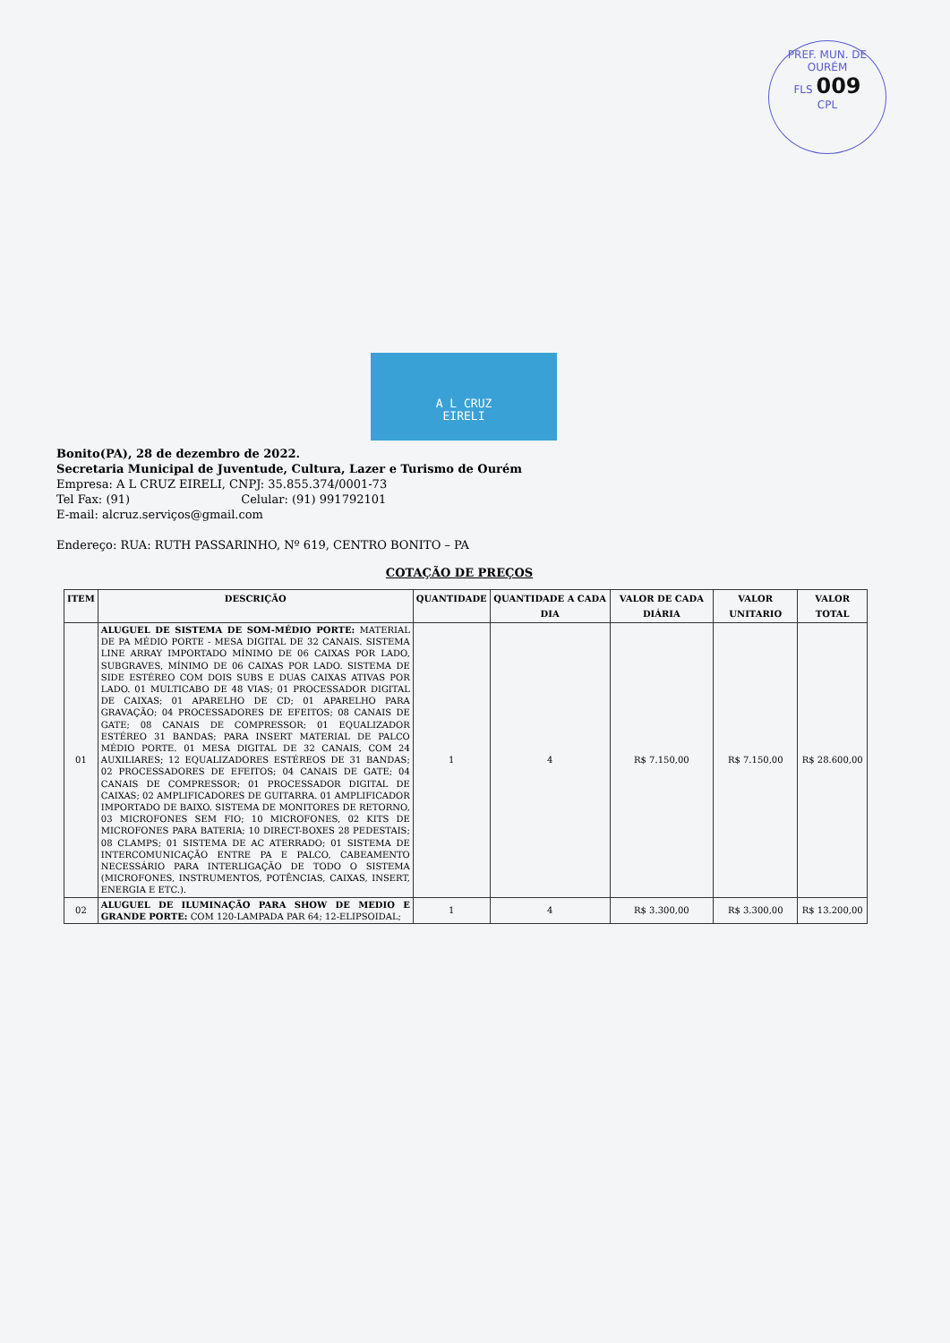PREF. MUN. DE OURÉM
FLS 009
CPL
A L CRUZ
EIRELI
Bonito(PA), 28 de dezembro de 2022.
Secretaria Municipal de Juventude, Cultura, Lazer e Turismo de Ourém
Empresa: A L CRUZ EIRELI, CNPJ: 35.855.374/0001-73
Tel Fax: (91) Celular: (91) 991792101
E-mail: alcruz.serviços@gmail.com
Endereço: RUA: RUTH PASSARINHO, Nº 619, CENTRO BONITO – PA
COTAÇÃO DE PREÇOS
| ITEM | DESCRIÇÃO | QUANTIDADE | QUANTIDADE A CADA DIA | VALOR DE CADA DIÁRIA | VALOR UNITARIO | VALOR TOTAL |
| --- | --- | --- | --- | --- | --- | --- |
| 01 | ALUGUEL DE SISTEMA DE SOM-MÉDIO PORTE: MATERIAL DE PA MÉDIO PORTE - MESA DIGITAL DE 32 CANAIS. SISTEMA LINE ARRAY IMPORTADO MÍNIMO DE 06 CAIXAS POR LADO, SUBGRAVES, MÍNIMO DE 06 CAIXAS POR LADO. SISTEMA DE SIDE ESTÉREO COM DOIS SUBS E DUAS CAIXAS ATIVAS POR LADO. 01 MULTICABO DE 48 VIAS; 01 PROCESSADOR DIGITAL DE CAIXAS; 01 APARELHO DE CD; 01 APARELHO PARA GRAVAÇÃO; 04 PROCESSADORES DE EFEITOS; 08 CANAIS DE GATE; 08 CANAIS DE COMPRESSOR; 01 EQUALIZADOR ESTÉREO 31 BANDAS; PARA INSERT MATERIAL DE PALCO MÉDIO PORTE. 01 MESA DIGITAL DE 32 CANAIS, COM 24 AUXILIARES; 12 EQUALIZADORES ESTÉREOS DE 31 BANDAS; 02 PROCESSADORES DE EFEITOS; 04 CANAIS DE GATE; 04 CANAIS DE COMPRESSOR; 01 PROCESSADOR DIGITAL DE CAIXAS; 02 AMPLIFICADORES DE GUITARRA. 01 AMPLIFICADOR IMPORTADO DE BAIXO. SISTEMA DE MONITORES DE RETORNO, 03 MICROFONES SEM FIO; 10 MICROFONES, 02 KITS DE MICROFONES PARA BATERIA; 10 DIRECT-BOXES 28 PEDESTAIS; 08 CLAMPS; 01 SISTEMA DE AC ATERRADO; 01 SISTEMA DE INTERCOMUNICAÇÃO ENTRE PA E PALCO, CABEAMENTO NECESSÁRIO PARA INTERLIGAÇÃO DE TODO O SISTEMA (MICROFONES, INSTRUMENTOS, POTÊNCIAS, CAIXAS, INSERT, ENERGIA E ETC.). | 1 | 4 | R$ 7.150,00 | R$ 7.150,00 | R$ 28.600,00 |
| 02 | ALUGUEL DE ILUMINAÇÃO PARA SHOW DE MEDIO E GRANDE PORTE: COM 120-LAMPADA PAR 64; 12-ELIPSOIDAL; | 1 | 4 | R$ 3.300,00 | R$ 3.300,00 | R$ 13.200,00 |